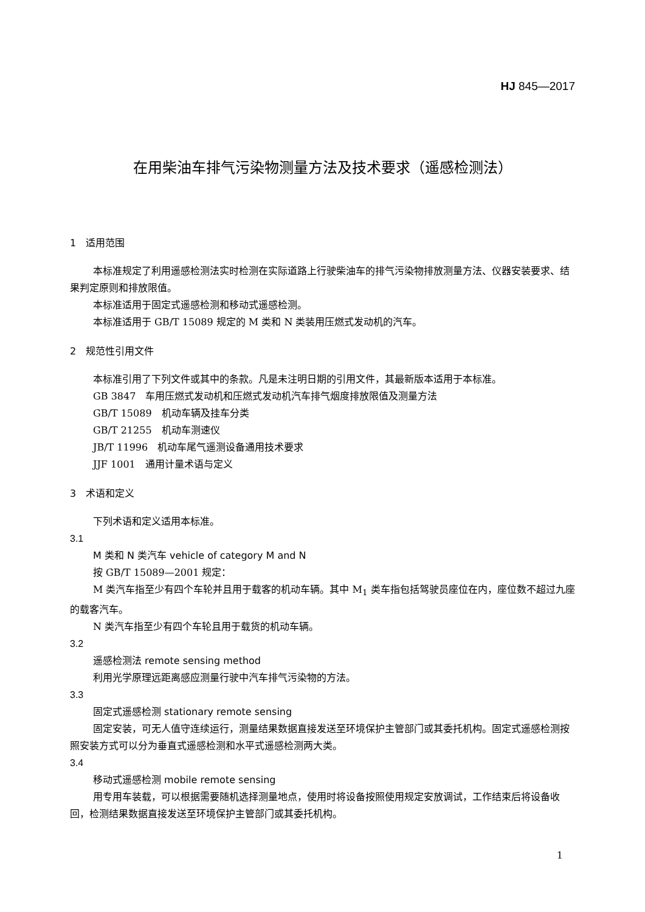HJ 845—2017
在用柴油车排气污染物测量方法及技术要求（遥感检测法）
1　适用范围
本标准规定了利用遥感检测法实时检测在实际道路上行驶柴油车的排气污染物排放测量方法、仪器安装要求、结果判定原则和排放限值。
本标准适用于固定式遥感检测和移动式遥感检测。
本标准适用于 GB/T 15089 规定的 M 类和 N 类装用压燃式发动机的汽车。
2　规范性引用文件
本标准引用了下列文件或其中的条款。凡是未注明日期的引用文件，其最新版本适用于本标准。
GB 3847　车用压燃式发动机和压燃式发动机汽车排气烟度排放限值及测量方法
GB/T 15089　机动车辆及挂车分类
GB/T 21255　机动车测速仪
JB/T 11996　机动车尾气遥测设备通用技术要求
JJF 1001　通用计量术语与定义
3　术语和定义
下列术语和定义适用本标准。
3.1
M 类和 N 类汽车 vehicle of category M and N
按 GB/T 15089—2001 规定：
M 类汽车指至少有四个车轮并且用于载客的机动车辆。其中 M<sub>1</sub> 类车指包括驾驶员座位在内，座位数不超过九座的载客汽车。
N 类汽车指至少有四个车轮且用于载货的机动车辆。
3.2
遥感检测法 remote sensing method
利用光学原理远距离感应测量行驶中汽车排气污染物的方法。
3.3
固定式遥感检测 stationary remote sensing
固定安装，可无人值守连续运行，测量结果数据直接发送至环境保护主管部门或其委托机构。固定式遥感检测按照安装方式可以分为垂直式遥感检测和水平式遥感检测两大类。
3.4
移动式遥感检测 mobile remote sensing
用专用车装载，可以根据需要随机选择测量地点，使用时将设备按照使用规定安放调试，工作结束后将设备收回，检测结果数据直接发送至环境保护主管部门或其委托机构。
1